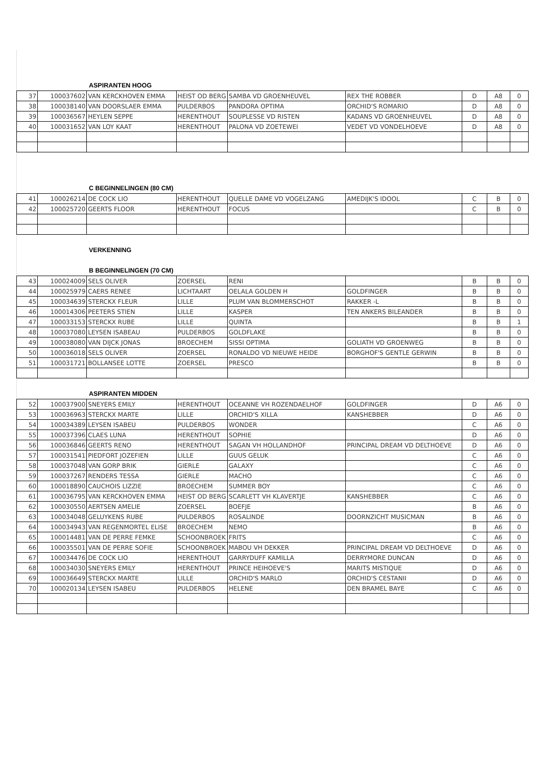ASPIRANTEN HOOG
| 37 | 100037602 | VAN KERCKHOVEN EMMA | HEIST OD BERG | SAMBA VD GROENHEUVEL | REX THE ROBBER | D | A8 | 0 |
| 38 | 100038140 | VAN DOORSLAER EMMA | PULDERBOS | PANDORA OPTIMA | ORCHID'S ROMARIO | D | A8 | 0 |
| 39 | 100036567 | HEYLEN SEPPE | HERENTHOUT | SOUPLESSE VD RISTEN | KADANS VD GROENHEUVEL | D | A8 | 0 |
| 40 | 100031652 | VAN LOY KAAT | HERENTHOUT | PALONA VD ZOETEWEI | VEDET VD VONDELHOEVE | D | A8 | 0 |
C BEGINNELINGEN (80 CM)
| 41 | 100026214 | DE COCK LIO | HERENTHOUT | QUELLE DAME VD VOGELZANG | AMEDIJK'S IDOOL | C | B | 0 |
| 42 | 100025720 | GEERTS FLOOR | HERENTHOUT | FOCUS | | C | B | 0 |
VERKENNING
B BEGINNELINGEN (70 CM)
| 43 | 100024009 | SELS OLIVER | ZOERSEL | RENI | | B | B | 0 |
| 44 | 100025979 | CAERS RENEE | LICHTAART | OELALA GOLDEN H | GOLDFINGER | B | B | 0 |
| 45 | 100034639 | STERCKX FLEUR | LILLE | PLUM VAN BLOMMERSCHOT | RAKKER -L | B | B | 0 |
| 46 | 100014306 | PEETERS STIEN | LILLE | KASPER | TEN ANKERS BILEANDER | B | B | 0 |
| 47 | 100033153 | STERCKX RUBE | LILLE | QUINTA | | B | B | 1 |
| 48 | 100037080 | LEYSEN ISABEAU | PULDERBOS | GOLDFLAKE | | B | B | 0 |
| 49 | 100038080 | VAN DIJCK JONAS | BROECHEM | SISSI OPTIMA | GOLIATH VD GROENWEG | B | B | 0 |
| 50 | 100036018 | SELS OLIVER | ZOERSEL | RONALDO VD NIEUWE HEIDE | BORGHOF'S GENTLE GERWIN | B | B | 0 |
| 51 | 100031721 | BOLLANSEE LOTTE | ZOERSEL | PRESCO | | B | B | 0 |
ASPIRANTEN MIDDEN
| 52 | 100037900 | SNEYERS EMILY | HERENTHOUT | OCEANNE VH ROZENDAELHOF | GOLDFINGER | D | A6 | 0 |
| 53 | 100036963 | STERCKX MARTE | LILLE | ORCHID'S XILLA | KANSHEBBER | D | A6 | 0 |
| 54 | 100034389 | LEYSEN ISABEU | PULDERBOS | WONDER | | C | A6 | 0 |
| 55 | 100037396 | CLAES LUNA | HERENTHOUT | SOPHIE | | D | A6 | 0 |
| 56 | 100036846 | GEERTS RENO | HERENTHOUT | SAGAN VH HOLLANDHOF | PRINCIPAL DREAM VD DELTHOEVE | D | A6 | 0 |
| 57 | 100031541 | PIEDFORT JOZEFIEN | LILLE | GUUS GELUK | | C | A6 | 0 |
| 58 | 100037048 | VAN GORP BRIK | GIERLE | GALAXY | | C | A6 | 0 |
| 59 | 100037267 | RENDERS TESSA | GIERLE | MACHO | | C | A6 | 0 |
| 60 | 100018890 | CAUCHOIS LIZZIE | BROECHEM | SUMMER BOY | | C | A6 | 0 |
| 61 | 100036795 | VAN KERCKHOVEN EMMA | HEIST OD BERG | SCARLETT VH KLAVERTJE | KANSHEBBER | C | A6 | 0 |
| 62 | 100030550 | AERTSEN AMELIE | ZOERSEL | BOEFJE | | B | A6 | 0 |
| 63 | 100034048 | GELUYKENS RUBE | PULDERBOS | ROSALINDE | DOORNZICHT MUSICMAN | B | A6 | 0 |
| 64 | 100034943 | VAN REGENMORTEL ELISE | BROECHEM | NEMO | | B | A6 | 0 |
| 65 | 100014481 | VAN DE PERRE FEMKE | SCHOONBROEK | FRITS | | C | A6 | 0 |
| 66 | 100035501 | VAN DE PERRE SOFIE | SCHOONBROEK | MABOU VH DEKKER | PRINCIPAL DREAM VD DELTHOEVE | D | A6 | 0 |
| 67 | 100034476 | DE COCK LIO | HERENTHOUT | GARRYDUFF KAMILLA | DERRYMORE DUNCAN | D | A6 | 0 |
| 68 | 100034030 | SNEYERS EMILY | HERENTHOUT | PRINCE HEIHOEVE'S | MARITS MISTIQUE | D | A6 | 0 |
| 69 | 100036649 | STERCKX MARTE | LILLE | ORCHID'S MARLO | ORCHID'S CESTANII | D | A6 | 0 |
| 70 | 100020134 | LEYSEN ISABEU | PULDERBOS | HELENE | DEN BRAMEL BAYE | C | A6 | 0 |